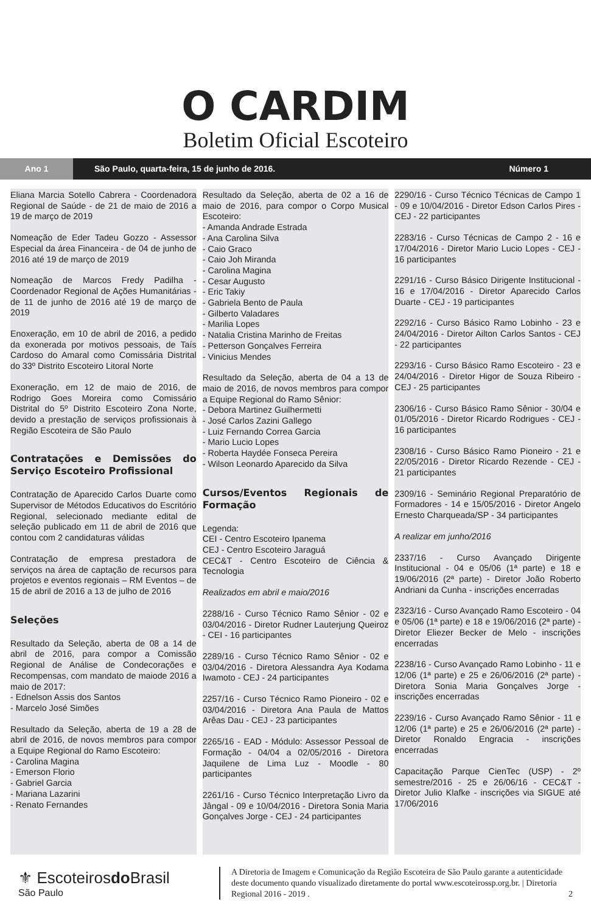O CARDIM
Boletim Oficial Escoteiro
Ano 1 São Paulo, quarta-feira, 15 de junho de 2016. Número 1
Eliana Marcia Sotello Cabrera - Coordenadora Regional de Saúde - de 21 de maio de 2016 a 19 de março de 2019
Nomeação de Eder Tadeu Gozzo - Assessor Especial da área Financeira - de 04 de junho de 2016 até 19 de março de 2019
Nomeação de Marcos Fredy Padilha - Coordenador Regional de Ações Humanitárias - de 11 de junho de 2016 até 19 de março de 2019
Enoxeração, em 10 de abril de 2016, a pedido da exonerada por motivos pessoais, de Taís Cardoso do Amaral como Comissária Distrital do 33º Distrito Escoteiro Litoral Norte
Exoneração, em 12 de maio de 2016, de Rodrigo Goes Moreira como Comissário Distrital do 5º Distrito Escoteiro Zona Norte, devido a prestação de serviços profissionais à Região Escoteira de São Paulo
Contratações e Demissões do Serviço Escoteiro Profissional
Contratação de Aparecido Carlos Duarte como Supervisor de Métodos Educativos do Escritório Regional, selecionado mediante edital de seleção publicado em 11 de abril de 2016 que contou com 2 candidaturas válidas
Contratação de empresa prestadora de serviços na área de captação de recursos para projetos e eventos regionais – RM Eventos – de 15 de abril de 2016 a 13 de julho de 2016
Seleções
Resultado da Seleção, aberta de 08 a 14 de abril de 2016, para compor a Comissão Regional de Análise de Condecorações e Recompensas, com mandato de maiode 2016 a maio de 2017:
- Ednelson Assis dos Santos
- Marcelo José Simões
Resultado da Seleção, aberta de 19 a 28 de abril de 2016, de novos membros para compor a Equipe Regional do Ramo Escoteiro:
- Carolina Magina
- Emerson Florio
- Gabriel Garcia
- Mariana Lazarini
- Renato Fernandes
Resultado da Seleção, aberta de 02 a 16 de maio de 2016, para compor o Corpo Musical Escoteiro:
- Amanda Andrade Estrada
- Ana Carolina Silva
- Caio Graco
- Caio Joh Miranda
- Carolina Magina
- Cesar Augusto
- Eric Takiy
- Gabriela Bento de Paula
- Gilberto Valadares
- Marilia Lopes
- Natalia Cristina Marinho de Freitas
- Petterson Gonçalves Ferreira
- Vinicius Mendes
Resultado da Seleção, aberta de 04 a 13 de maio de 2016, de novos membros para compor a Equipe Regional do Ramo Sênior:
- Debora Martinez Guilhermetti
- José Carlos Zazini Gallego
- Luiz Fernando Correa Garcia
- Mario Lucio Lopes
- Roberta Haydée Fonseca Pereira
- Wilson Leonardo Aparecido da Silva
Cursos/Eventos Regionais de Formação
Legenda:
CEI - Centro Escoteiro Ipanema
CEJ - Centro Escoteiro Jaraguá
CEC&T - Centro Escoteiro de Ciência & Tecnologia
Realizados em abril e maio/2016
2288/16 - Curso Técnico Ramo Sênior - 02 e 03/04/2016 - Diretor Rudner Lauterjung Queiroz - CEI - 16 participantes
2289/16 - Curso Técnico Ramo Sênior - 02 e 03/04/2016 - Diretora Alessandra Aya Kodama Iwamoto - CEJ - 24 participantes
2257/16 - Curso Técnico Ramo Pioneiro - 02 e 03/04/2016 - Diretora Ana Paula de Mattos Arêas Dau - CEJ - 23 participantes
2265/16 - EAD - Módulo: Assessor Pessoal de Formação - 04/04 a 02/05/2016 - Diretora Jaquilene de Lima Luz - Moodle - 80 participantes
2261/16 - Curso Técnico Interpretação Livro da Jângal - 09 e 10/04/2016 - Diretora Sonia Maria Gonçalves Jorge - CEJ - 24 participantes
2290/16 - Curso Técnico Técnicas de Campo 1 - 09 e 10/04/2016 - Diretor Edson Carlos Pires - CEJ - 22 participantes
2283/16 - Curso Técnicas de Campo 2 - 16 e 17/04/2016 - Diretor Mario Lucio Lopes - CEJ - 16 participantes
2291/16 - Curso Básico Dirigente Institucional - 16 e 17/04/2016 - Diretor Aparecido Carlos Duarte - CEJ - 19 participantes
2292/16 - Curso Básico Ramo Lobinho - 23 e 24/04/2016 - Diretor Ailton Carlos Santos - CEJ - 22 participantes
2293/16 - Curso Básico Ramo Escoteiro - 23 e 24/04/2016 - Diretor Higor de Souza Ribeiro - CEJ - 25 participantes
2306/16 - Curso Básico Ramo Sênior - 30/04 e 01/05/2016 - Diretor Ricardo Rodrigues - CEJ - 16 participantes
2308/16 - Curso Básico Ramo Pioneiro - 21 e 22/05/2016 - Diretor Ricardo Rezende - CEJ - 21 participantes
2309/16 - Seminário Regional Preparatório de Formadores - 14 e 15/05/2016 - Diretor Angelo Ernesto Charqueada/SP - 34 participantes
A realizar em junho/2016
2337/16 - Curso Avançado Dirigente Institucional - 04 e 05/06 (1ª parte) e 18 e 19/06/2016 (2ª parte) - Diretor João Roberto Andriani da Cunha - inscrições encerradas
2323/16 - Curso Avançado Ramo Escoteiro - 04 e 05/06 (1ª parte) e 18 e 19/06/2016 (2ª parte) - Diretor Eliezer Becker de Melo - inscrições encerradas
2238/16 - Curso Avançado Ramo Lobinho - 11 e 12/06 (1ª parte) e 25 e 26/06/2016 (2ª parte) - Diretora Sonia Maria Gonçalves Jorge - inscrições encerradas
2239/16 - Curso Avançado Ramo Sênior - 11 e 12/06 (1ª parte) e 25 e 26/06/2016 (2ª parte) - Diretor Ronaldo Engracia - inscrições encerradas
Capacitação Parque CienTec (USP) - 2º semestre/2016 - 25 e 26/06/16 - CEC&T - Diretor Julio Klafke - inscrições via SIGUE até 17/06/2016
⚜ Escoteirosdo Brasil
São Paulo
A Diretoria de Imagem e Comunicação da Região Escoteira de São Paulo garante a autenticidade deste documento quando visualizado diretamente do portal www.escoteirossp.org.br. | Diretoria Regional 2016 - 2019 . 2